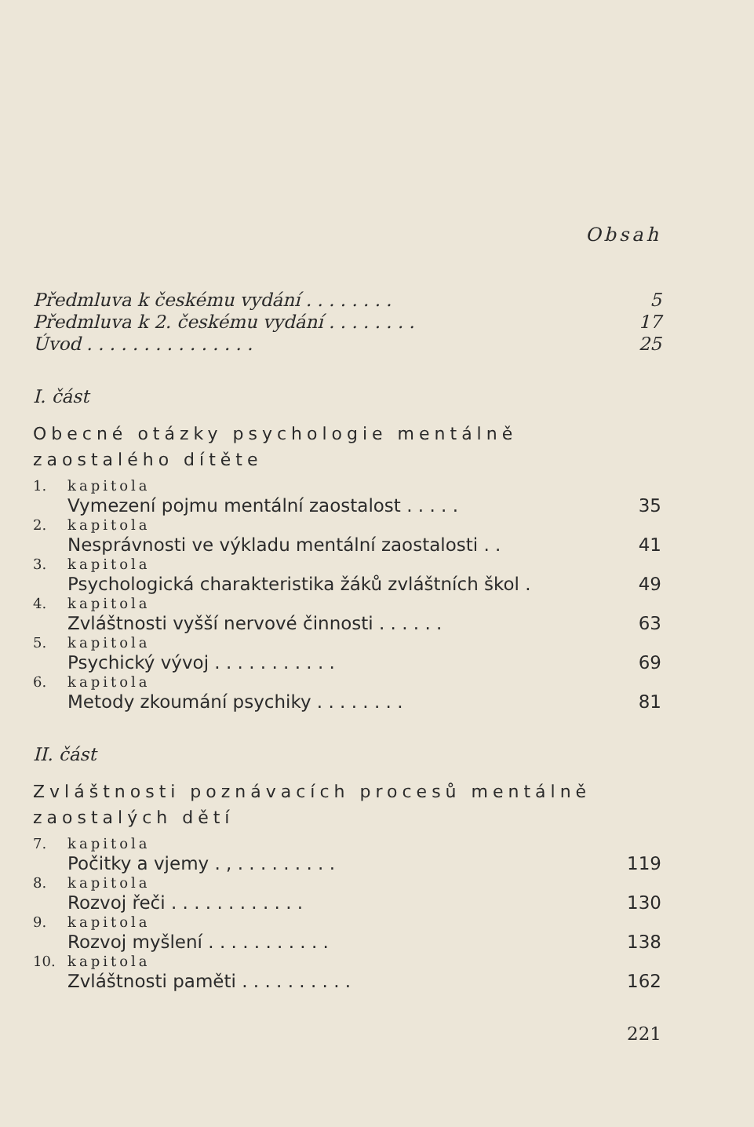Obsah
Předmluva k českému vydání . . . . . . . . 5
Předmluva k 2. českému vydání . . . . . . . . 17
Úvod . . . . . . . . . . . . . . . 25
I. část
Obecné otázky psychologie mentálně zaostalého dítěte
1. kapitola
Vymezení pojmu mentální zaostalost . . . . . 35
2. kapitola
Nesprávnosti ve výkladu mentální zaostalosti . . 41
3. kapitola
Psychologická charakteristika žáků zvláštních škol . 49
4. kapitola
Zvláštnosti vyšší nervové činnosti . . . . . . 63
5. kapitola
Psychický vývoj . . . . . . . . . . . 69
6. kapitola
Metody zkoumání psychiky . . . . . . . . 81
II. část
Zvláštnosti poznávacích procesů mentálně zaostalých dětí
7. kapitola
Počitky a vjemy . , . . . . . . . . . 119
8. kapitola
Rozvoj řeči . . . . . . . . . . . . 130
9. kapitola
Rozvoj myšlení . . . . . . . . . . . 138
10. kapitola
Zvláštnosti paměti . . . . . . . . . . 162
221